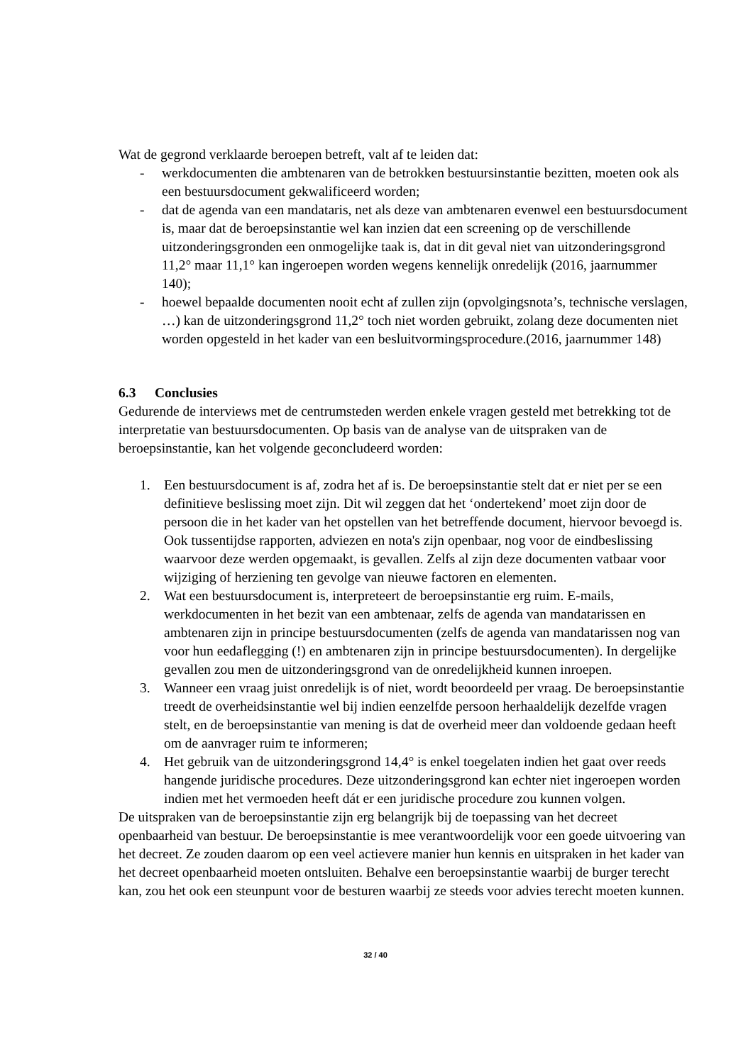Wat de gegrond verklaarde beroepen betreft, valt af te leiden dat:
- werkdocumenten die ambtenaren van de betrokken bestuursinstantie bezitten, moeten ook als een bestuursdocument gekwalificeerd worden;
- dat de agenda van een mandataris, net als deze van ambtenaren evenwel een bestuursdocument is, maar dat de beroepsinstantie wel kan inzien dat een screening op de verschillende uitzonderingsgronden een onmogelijke taak is, dat in dit geval niet van uitzonderingsgrond 11,2° maar 11,1° kan ingeroepen worden wegens kennelijk onredelijk (2016, jaarnummer 140);
- hoewel bepaalde documenten nooit echt af zullen zijn (opvolgingsnota’s, technische verslagen, …) kan de uitzonderingsgrond 11,2° toch niet worden gebruikt, zolang deze documenten niet worden opgesteld in het kader van een besluitvormingsprocedure.(2016, jaarnummer 148)
6.3 Conclusies
Gedurende de interviews met de centrumsteden werden enkele vragen gesteld met betrekking tot de interpretatie van bestuursdocumenten. Op basis van de analyse van de uitspraken van de beroepsinstantie, kan het volgende geconcludeerd worden:
1. Een bestuursdocument is af, zodra het af is. De beroepsinstantie stelt dat er niet per se een definitieve beslissing moet zijn. Dit wil zeggen dat het ‘ondertekend’ moet zijn door de persoon die in het kader van het opstellen van het betreffende document, hiervoor bevoegd is. Ook tussentijdse rapporten, adviezen en nota's zijn openbaar, nog voor de eindbeslissing waarvoor deze werden opgemaakt, is gevallen. Zelfs al zijn deze documenten vatbaar voor wijziging of herziening ten gevolge van nieuwe factoren en elementen.
2. Wat een bestuursdocument is, interpreteert de beroepsinstantie erg ruim. E-mails, werkdocumenten in het bezit van een ambtenaar, zelfs de agenda van mandatarissen en ambtenaren zijn in principe bestuursdocumenten (zelfs de agenda van mandatarissen nog van voor hun eedaflegging (!) en ambtenaren zijn in principe bestuursdocumenten). In dergelijke gevallen zou men de uitzonderingsgrond van de onredelijkheid kunnen inroepen.
3. Wanneer een vraag juist onredelijk is of niet, wordt beoordeeld per vraag. De beroepsinstantie treedt de overheidsinstantie wel bij indien eenzelfde persoon herhaaldelijk dezelfde vragen stelt, en de beroepsinstantie van mening is dat de overheid meer dan voldoende gedaan heeft om de aanvrager ruim te informeren;
4. Het gebruik van de uitzonderingsgrond 14,4° is enkel toegelaten indien het gaat over reeds hangende juridische procedures. Deze uitzonderingsgrond kan echter niet ingeroepen worden indien met het vermoeden heeft dát er een juridische procedure zou kunnen volgen.
De uitspraken van de beroepsinstantie zijn erg belangrijk bij de toepassing van het decreet openbaarheid van bestuur. De beroepsinstantie is mee verantwoordelijk voor een goede uitvoering van het decreet. Ze zouden daarom op een veel actievere manier hun kennis en uitspraken in het kader van het decreet openbaarheid moeten ontsluiten. Behalve een beroepsinstantie waarbij de burger terecht kan, zou het ook een steunpunt voor de besturen waarbij ze steeds voor advies terecht moeten kunnen.
32 / 40